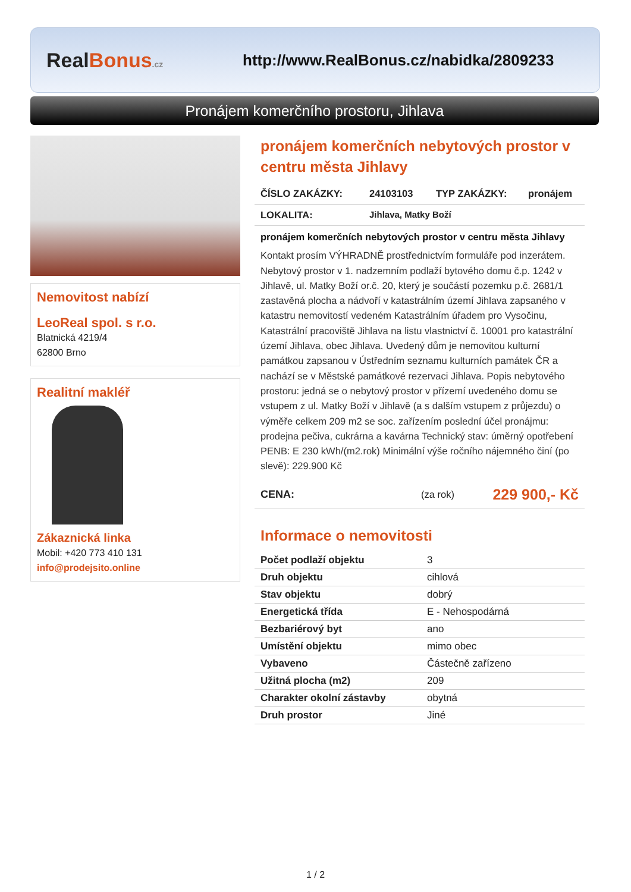RealBonus.cz
http://www.RealBonus.cz/nabidka/2809233
Pronájem komerčního prostoru, Jihlava
Nemovitost nabízí
LeoReal spol. s r.o.
Blatnická 4219/4
62800 Brno
Realitní makléř
Zákaznická linka
Mobil: +420 773 410 131
info@prodejsito.online
pronájem komerčních nebytových prostor v centru města Jihlavy
ČÍSLO ZAKÁZKY: 24103103 TYP ZAKÁZKY: pronájem
LOKALITA: Jihlava, Matky Boží
pronájem komerčních nebytových prostor v centru města Jihlavy
Kontakt prosím VÝHRADNĚ prostřednictvím formuláře pod inzerátem.
Nebytový prostor v 1. nadzemním podlaží bytového domu č.p. 1242 v Jihlavě, ul. Matky Boží or.č. 20, který je součástí pozemku p.č. 2681/1 zastavěná plocha a nádvoří v katastrálním území Jihlava zapsaného v katastru nemovitostí vedeném Katastrálním úřadem pro Vysočinu, Katastrální pracoviště Jihlava na listu vlastnictví č. 10001 pro katastrální území Jihlava, obec Jihlava. Uvedený dům je nemovitou kulturní památkou zapsanou v Ústředním seznamu kulturních památek ČR a nachází se v Městské památkové rezervaci Jihlava. Popis nebytového prostoru: jedná se o nebytový prostor v přízemí uvedeného domu se vstupem z ul. Matky Boží v Jihlavě (a s dalším vstupem z průjezdu) o výměře celkem 209 m2 se soc. zařízením poslední účel pronájmu: prodejna pečiva, cukrárna a kavárna Technický stav: úměrný opotřebení PENB: E 230 kWh/(m2.rok) Minimální výše ročního nájemného činí (po slevě): 229.900 Kč
CENA: (za rok) 229 900,- Kč
Informace o nemovitosti
| Počet podlaží objektu | 3 |
| Druh objektu | cihlová |
| Stav objektu | dobrý |
| Energetická třída | E - Nehospodárná |
| Bezbariérový byt | ano |
| Umístění objektu | mimo obec |
| Vybaveno | Částečně zařízeno |
| Užitná plocha (m2) | 209 |
| Charakter okolní zástavby | obytná |
| Druh prostor | Jiné |
1 / 2